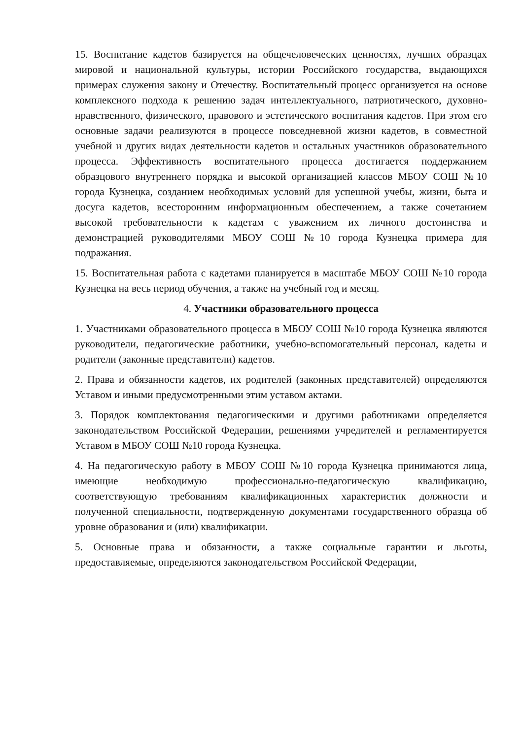15. Воспитание кадетов базируется на общечеловеческих ценностях, лучших образцах мировой и национальной культуры, истории Российского государства, выдающихся примерах служения закону и Отечеству. Воспитательный процесс организуется на основе комплексного подхода к решению задач интеллектуального, патриотического, духовно-нравственного, физического, правового и эстетического воспитания кадетов. При этом его основные задачи реализуются в процессе повседневной жизни кадетов, в совместной учебной и других видах деятельности кадетов и остальных участников образовательного процесса. Эффективность воспитательного процесса достигается поддержанием образцового внутреннего порядка и высокой организацией классов МБОУ СОШ №10 города Кузнецка, созданием необходимых условий для успешной учебы, жизни, быта и досуга кадетов, всесторонним информационным обеспечением, а также сочетанием высокой требовательности к кадетам с уважением их личного достоинства и демонстрацией руководителями МБОУ СОШ №10 города Кузнецка примера для подражания.
15. Воспитательная работа с кадетами планируется в масштабе МБОУ СОШ №10 города Кузнецка на весь период обучения, а также на учебный год и месяц.
4. Участники образовательного процесса
1. Участниками образовательного процесса в МБОУ СОШ №10 города Кузнецка являются руководители, педагогические работники, учебно-вспомогательный персонал, кадеты и родители (законные представители) кадетов.
2. Права и обязанности кадетов, их родителей (законных представителей) определяются Уставом и иными предусмотренными этим уставом актами.
3. Порядок комплектования педагогическими и другими работниками определяется законодательством Российской Федерации, решениями учредителей и регламентируется Уставом в МБОУ СОШ №10 города Кузнецка.
4. На педагогическую работу в МБОУ СОШ №10 города Кузнецка принимаются лица, имеющие необходимую профессионально-педагогическую квалификацию, соответствующую требованиям квалификационных характеристик должности и полученной специальности, подтвержденную документами государственного образца об уровне образования и (или) квалификации.
5. Основные права и обязанности, а также социальные гарантии и льготы, предоставляемые, определяются законодательством Российской Федерации,